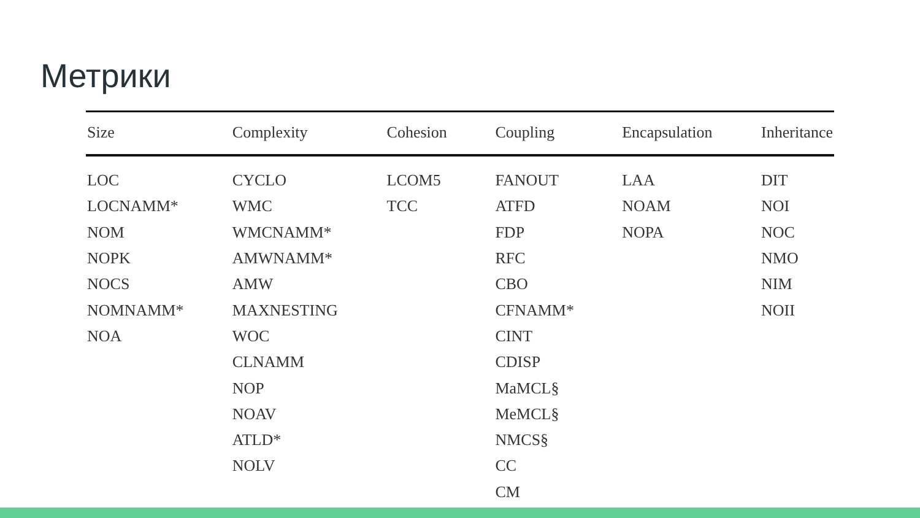Метрики
| Size | Complexity | Cohesion | Coupling | Encapsulation | Inheritance |
| --- | --- | --- | --- | --- | --- |
| LOC | CYCLO | LCOM5 | FANOUT | LAA | DIT |
| LOCNAMM* | WMC | TCC | ATFD | NOAM | NOI |
| NOM | WMCNAMM* | | FDP | NOPA | NOC |
| NOPK | AMWNAMM* | | RFC | | NMO |
| NOCS | AMW | | CBO | | NIM |
| NOMNAMM* | MAXNESTING | | CFNAMM* | | NOII |
| NOA | WOC | | CINT | | |
| | CLNAMM | | CDISP | | |
| | NOP | | MaMCL§ | | |
| | NOAV | | MeMCL§ | | |
| | ATLD* | | NMCS§ | | |
| | NOLV | | CC | | |
| | | | CM | | |